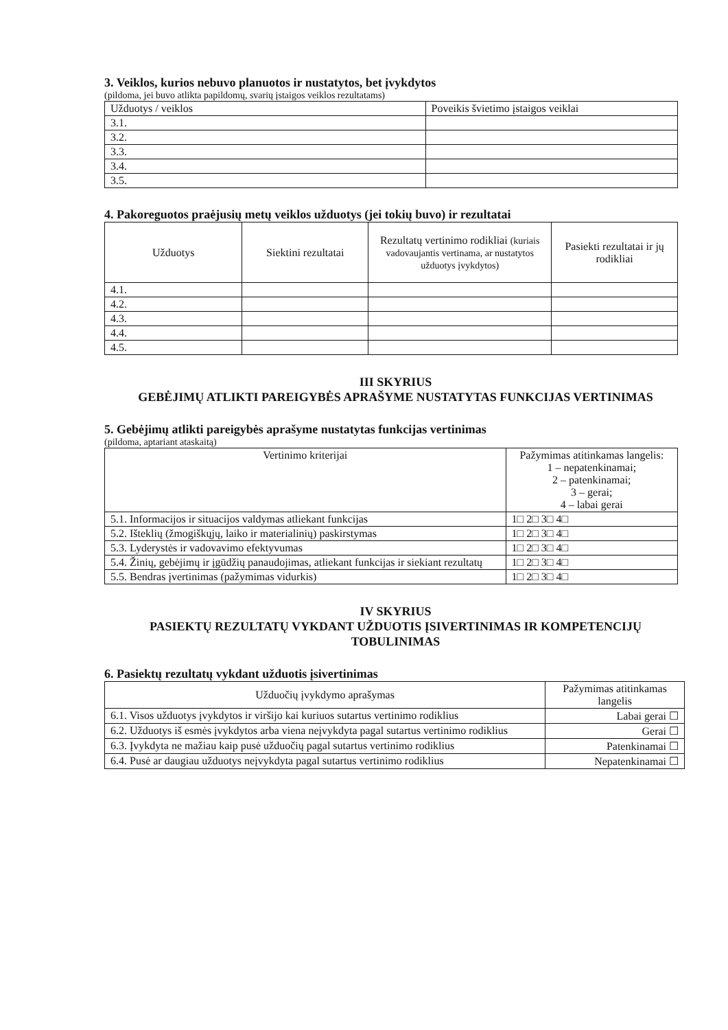3. Veiklos, kurios nebuvo planuotos ir nustatytos, bet įvykdytos
(pildoma, jei buvo atlikta papildomų, svarių įstaigos veiklos rezultatams)
| Užduotys / veiklos | Poveikis švietimo įstaigos veiklai |
| 3.1. | |
| 3.2. | |
| 3.3. | |
| 3.4. | |
| 3.5. | |
4. Pakoreguotos praėjusių metų veiklos užduotys (jei tokių buvo) ir rezultatai
| Užduotys | Siektini rezultatai | Rezultatų vertinimo rodikliai (kuriais vadovaujantis vertinama, ar nustatytos užduotys įvykdytos) | Pasiekti rezultatai ir jų rodikliai |
| --- | --- | --- | --- |
| 4.1. | | | |
| 4.2. | | | |
| 4.3. | | | |
| 4.4. | | | |
| 4.5. | | | |
III SKYRIUS
GEBĖJIMŲ ATLIKTI PAREIGYBĖS APRAŠYME NUSTATYTAS FUNKCIJAS VERTINIMAS
5. Gebėjimų atlikti pareigybės aprašyme nustatytas funkcijas vertinimas
(pildoma, aptariant ataskaitą)
| Vertinimo kriterijai | Pažymimas atitinkamas langelis: 1 – nepatenkinamai; 2 – patenkinamai; 3 – gerai; 4 – labai gerai |
| 5.1. Informacijos ir situacijos valdymas atliekant funkcijas | 1□ 2□ 3□ 4□ |
| 5.2. Išteklių (žmogiškųjų, laiko ir materialinių) paskirstymas | 1□ 2□ 3□ 4□ |
| 5.3. Lyderystės ir vadovavimo efektyvumas | 1□ 2□ 3□ 4□ |
| 5.4. Žinių, gebėjimų ir įgūdžių panaudojimas, atliekant funkcijas ir siekiant rezultatų | 1□ 2□ 3□ 4□ |
| 5.5. Bendras įvertinimas (pažymimas vidurkis) | 1□ 2□ 3□ 4□ |
IV SKYRIUS
PASIEKTŲ REZULTATŲ VYKDANT UŽDUOTIS ĮSIVERTINIMAS IR KOMPETENCIJŲ TOBULINIMAS
6. Pasiektų rezultatų vykdant užduotis įsivertinimas
| Užduočių įvykdymo aprašymas | Pažymimas atitinkamas langelis |
| 6.1. Visos užduotys įvykdytos ir viršijo kai kuriuos sutartus vertinimo rodiklius | Labai gerai ☐ |
| 6.2. Užduotys iš esmės įvykdytos arba viena neįvykdyta pagal sutartus vertinimo rodiklius | Gerai ☐ |
| 6.3. Įvykdyta ne mažiau kaip pusė užduočių pagal sutartus vertinimo rodiklius | Patenkinamai ☐ |
| 6.4. Pusė ar daugiau užduotys neįvykdyta pagal sutartus vertinimo rodiklius | Nepatenkinamai ☐ |